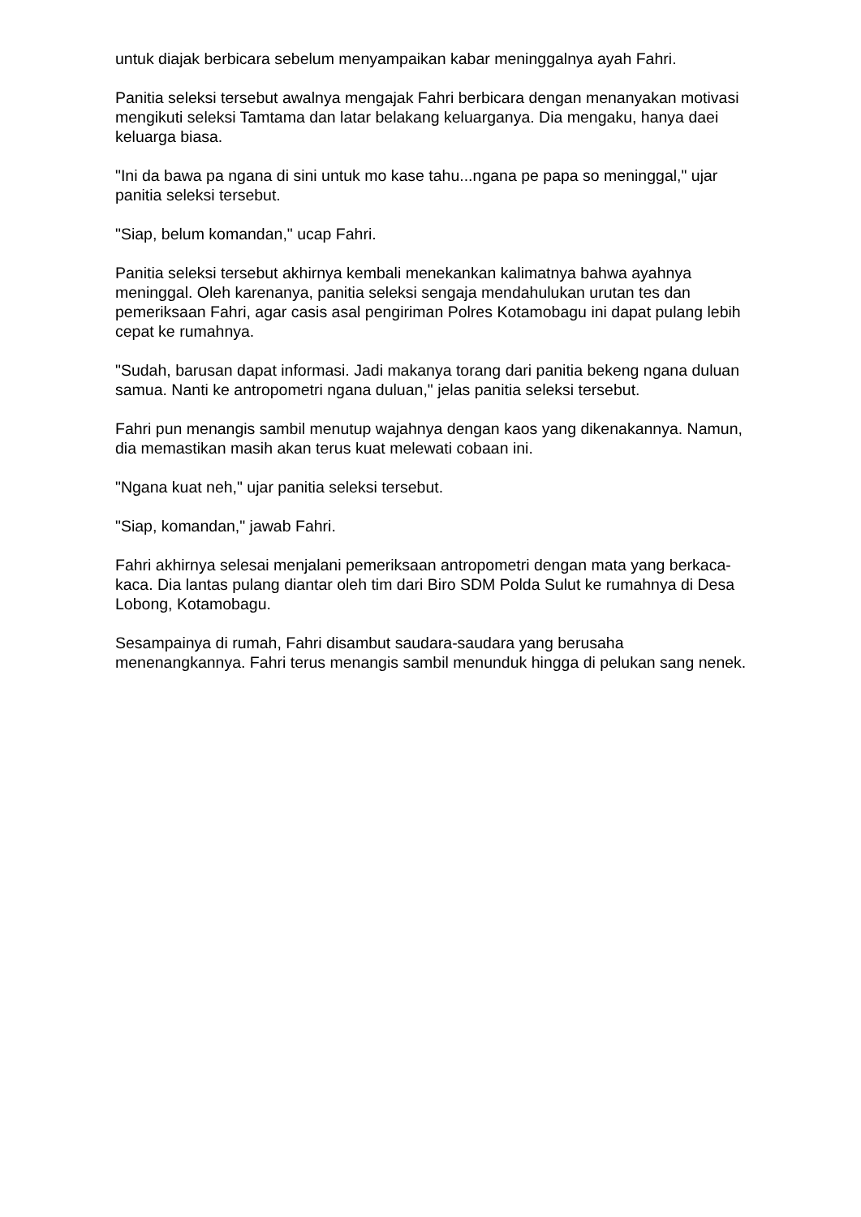untuk diajak berbicara sebelum menyampaikan kabar meninggalnya ayah Fahri.
Panitia seleksi tersebut awalnya mengajak Fahri berbicara dengan menanyakan motivasi mengikuti seleksi Tamtama dan latar belakang keluarganya. Dia mengaku, hanya daei keluarga biasa.
"Ini da bawa pa ngana di sini untuk mo kase tahu...ngana pe papa so meninggal," ujar panitia seleksi tersebut.
"Siap, belum komandan," ucap Fahri.
Panitia seleksi tersebut akhirnya kembali menekankan kalimatnya bahwa ayahnya meninggal. Oleh karenanya, panitia seleksi sengaja mendahulukan urutan tes dan pemeriksaan Fahri, agar casis asal pengiriman Polres Kotamobagu ini dapat pulang lebih cepat ke rumahnya.
"Sudah, barusan dapat informasi. Jadi makanya torang dari panitia bekeng ngana duluan samua. Nanti ke antropometri ngana duluan," jelas panitia seleksi tersebut.
Fahri pun menangis sambil menutup wajahnya dengan kaos yang dikenakannya. Namun, dia memastikan masih akan terus kuat melewati cobaan ini.
"Ngana kuat neh," ujar panitia seleksi tersebut.
"Siap, komandan," jawab Fahri.
Fahri akhirnya selesai menjalani pemeriksaan antropometri dengan mata yang berkaca-kaca. Dia lantas pulang diantar oleh tim dari Biro SDM Polda Sulut ke rumahnya di Desa Lobong, Kotamobagu.
Sesampainya di rumah, Fahri disambut saudara-saudara yang berusaha menenangkannya. Fahri terus menangis sambil menunduk hingga di pelukan sang nenek.